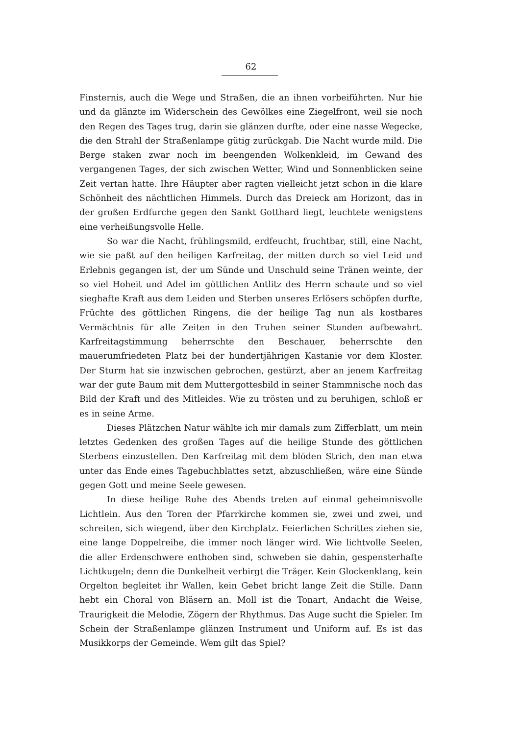62
Finsternis, auch die Wege und Straßen, die an ihnen vorbeiführten. Nur hie und da glänzte im Widerschein des Gewölkes eine Ziegelfront, weil sie noch den Regen des Tages trug, darin sie glänzen durfte, oder eine nasse Wegecke, die den Strahl der Straßenlampe gütig zurückgab. Die Nacht wurde mild. Die Berge staken zwar noch im beengenden Wolkenkleid, im Gewand des vergangenen Tages, der sich zwischen Wetter, Wind und Sonnenblicken seine Zeit vertan hatte. Ihre Häupter aber ragten vielleicht jetzt schon in die klare Schönheit des nächtlichen Himmels. Durch das Dreieck am Horizont, das in der großen Erdfurche gegen den Sankt Gotthard liegt, leuchtete wenigstens eine verheißungsvolle Helle.
So war die Nacht, frühlingsmild, erdfeucht, fruchtbar, still, eine Nacht, wie sie paßt auf den heiligen Karfreitag, der mitten durch so viel Leid und Erlebnis gegangen ist, der um Sünde und Unschuld seine Tränen weinte, der so viel Hoheit und Adel im göttlichen Antlitz des Herrn schaute und so viel sieghafte Kraft aus dem Leiden und Sterben unseres Erlösers schöpfen durfte, Früchte des göttlichen Ringens, die der heilige Tag nun als kostbares Vermächtnis für alle Zeiten in den Truhen seiner Stunden aufbewahrt. Karfreitagstimmung beherrschte den Beschauer, beherrschte den mauerumfriedeten Platz bei der hundertjährigen Kastanie vor dem Kloster. Der Sturm hat sie inzwischen gebrochen, gestürzt, aber an jenem Karfreitag war der gute Baum mit dem Muttergottesbild in seiner Stammnische noch das Bild der Kraft und des Mitleides. Wie zu trösten und zu beruhigen, schloß er es in seine Arme.
Dieses Plätzchen Natur wählte ich mir damals zum Zifferblatt, um mein letztes Gedenken des großen Tages auf die heilige Stunde des göttlichen Sterbens einzustellen. Den Karfreitag mit dem blöden Strich, den man etwa unter das Ende eines Tagebuchblattes setzt, abzuschließen, wäre eine Sünde gegen Gott und meine Seele gewesen.
In diese heilige Ruhe des Abends treten auf einmal geheimnisvolle Lichtlein. Aus den Toren der Pfarrkirche kommen sie, zwei und zwei, und schreiten, sich wiegend, über den Kirchplatz. Feierlichen Schrittes ziehen sie, eine lange Doppelreihe, die immer noch länger wird. Wie lichtvolle Seelen, die aller Erdenschwere enthoben sind, schweben sie dahin, gespensterhafte Lichtkugeln; denn die Dunkelheit verbirgt die Träger. Kein Glockenklang, kein Orgelton begleitet ihr Wallen, kein Gebet bricht lange Zeit die Stille. Dann hebt ein Choral von Bläsern an. Moll ist die Tonart, Andacht die Weise, Traurigkeit die Melodie, Zögern der Rhythmus. Das Auge sucht die Spieler. Im Schein der Straßenlampe glänzen Instrument und Uniform auf. Es ist das Musikkorps der Gemeinde. Wem gilt das Spiel?